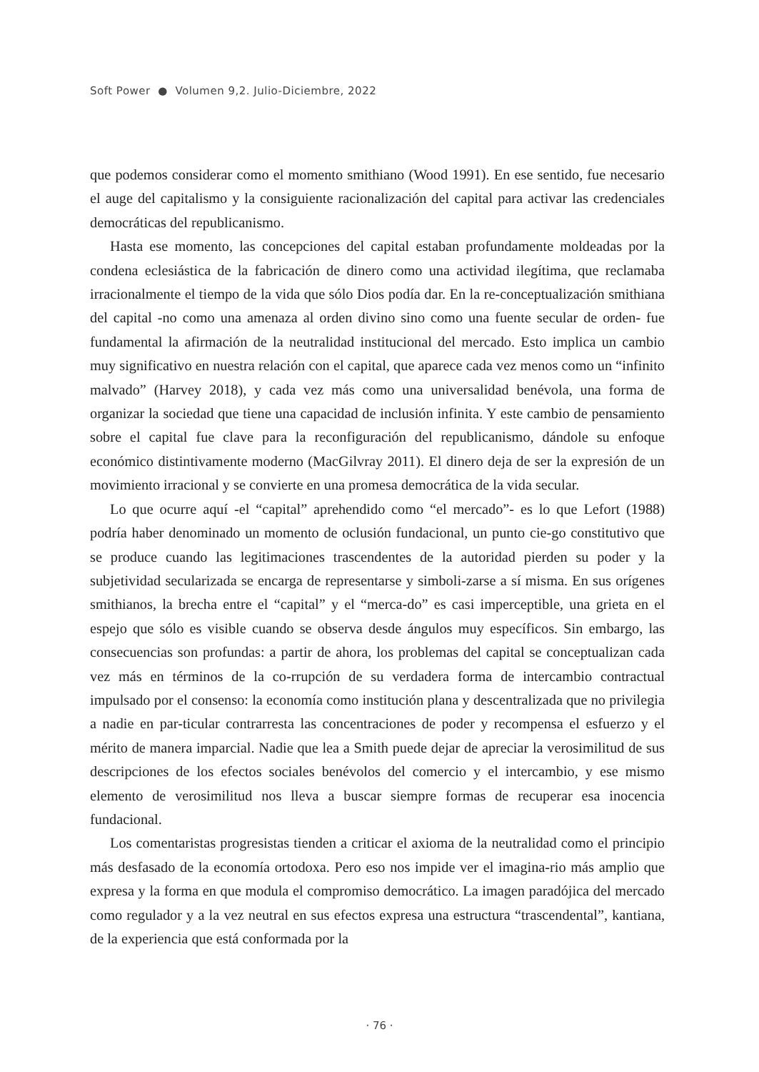Soft Power ● Volumen 9,2. Julio-Diciembre, 2022
que podemos considerar como el momento smithiano (Wood 1991). En ese sentido, fue necesario el auge del capitalismo y la consiguiente racionalización del capital para activar las credenciales democráticas del republicanismo.
Hasta ese momento, las concepciones del capital estaban profundamente moldeadas por la condena eclesiástica de la fabricación de dinero como una actividad ilegítima, que reclamaba irracionalmente el tiempo de la vida que sólo Dios podía dar. En la re-conceptualización smithiana del capital -no como una amenaza al orden divino sino como una fuente secular de orden- fue fundamental la afirmación de la neutralidad institucional del mercado. Esto implica un cambio muy significativo en nuestra relación con el capital, que aparece cada vez menos como un “infinito malvado” (Harvey 2018), y cada vez más como una universalidad benévola, una forma de organizar la sociedad que tiene una capacidad de inclusión infinita. Y este cambio de pensamiento sobre el capital fue clave para la reconfiguración del republicanismo, dándole su enfoque económico distintivamente moderno (MacGilvray 2011). El dinero deja de ser la expresión de un movimiento irracional y se convierte en una promesa democrática de la vida secular.
Lo que ocurre aquí -el “capital” aprehendido como “el mercado”- es lo que Lefort (1988) podría haber denominado un momento de oclusión fundacional, un punto cie-go constitutivo que se produce cuando las legitimaciones trascendentes de la autoridad pierden su poder y la subjetividad secularizada se encarga de representarse y simboli-zarse a sí misma. En sus orígenes smithianos, la brecha entre el “capital” y el “merca-do” es casi imperceptible, una grieta en el espejo que sólo es visible cuando se observa desde ángulos muy específicos. Sin embargo, las consecuencias son profundas: a partir de ahora, los problemas del capital se conceptualizan cada vez más en términos de la co-rrupción de su verdadera forma de intercambio contractual impulsado por el consenso: la economía como institución plana y descentralizada que no privilegia a nadie en par-ticular contrarresta las concentraciones de poder y recompensa el esfuerzo y el mérito de manera imparcial. Nadie que lea a Smith puede dejar de apreciar la verosimilitud de sus descripciones de los efectos sociales benévolos del comercio y el intercambio, y ese mismo elemento de verosimilitud nos lleva a buscar siempre formas de recuperar esa inocencia fundacional.
Los comentaristas progresistas tienden a criticar el axioma de la neutralidad como el principio más desfasado de la economía ortodoxa. Pero eso nos impide ver el imagina-rio más amplio que expresa y la forma en que modula el compromiso democrático. La imagen paradójica del mercado como regulador y a la vez neutral en sus efectos expresa una estructura “trascendental”, kantiana, de la experiencia que está conformada por la
· 76 ·